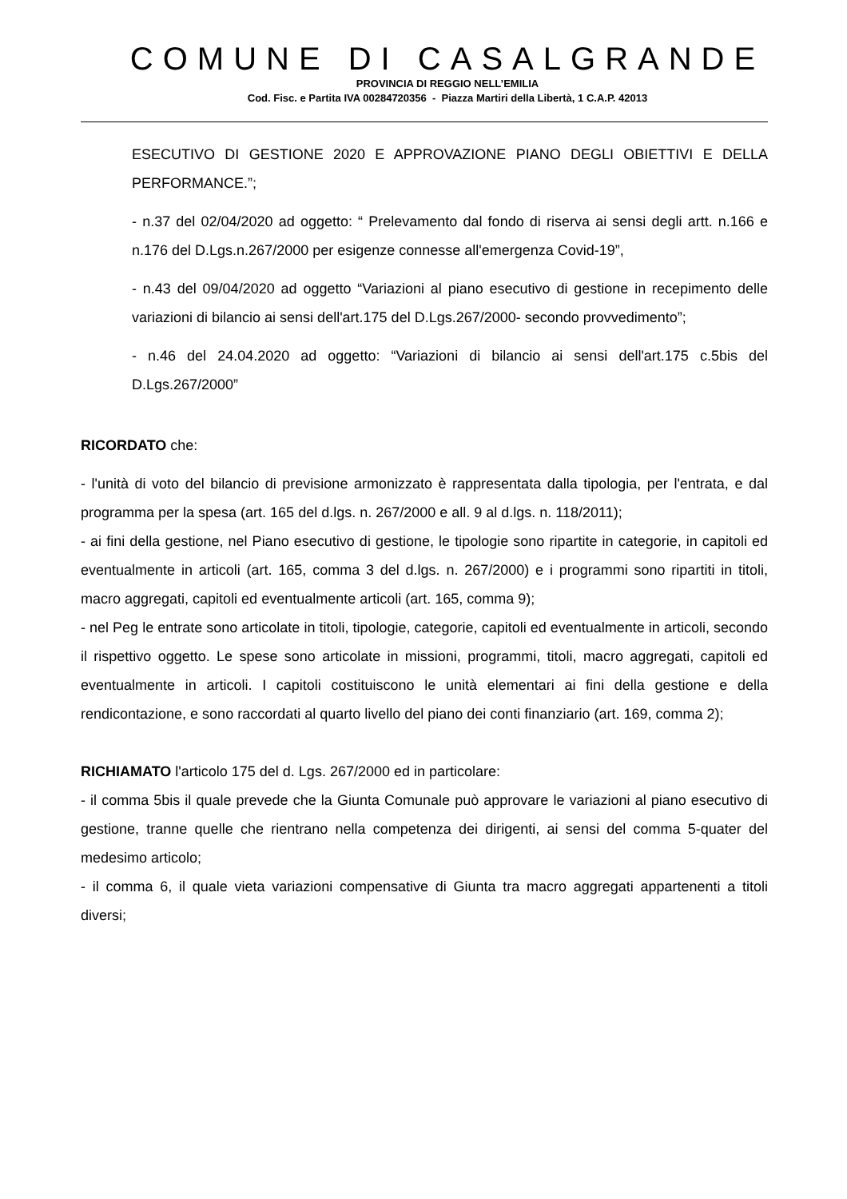COMUNE DI CASALGRANDE
PROVINCIA DI REGGIO NELL’EMILIA
Cod. Fisc. e Partita IVA 00284720356 - Piazza Martiri della Libertà, 1 C.A.P. 42013
ESECUTIVO DI GESTIONE 2020 E APPROVAZIONE PIANO DEGLI OBIETTIVI E DELLA PERFORMANCE.”;
- n.37 del 02/04/2020 ad oggetto: “ Prelevamento dal fondo di riserva ai sensi degli artt. n.166 e n.176 del D.Lgs.n.267/2000 per esigenze connesse all'emergenza Covid-19”,
- n.43 del 09/04/2020 ad oggetto “Variazioni al piano esecutivo di gestione in recepimento delle variazioni di bilancio ai sensi dell'art.175 del D.Lgs.267/2000- secondo provvedimento”;
- n.46 del 24.04.2020 ad oggetto: “Variazioni di bilancio ai sensi dell'art.175 c.5bis del D.Lgs.267/2000”
RICORDATO che:
- l'unità di voto del bilancio di previsione armonizzato è rappresentata dalla tipologia, per l'entrata, e dal programma per la spesa (art. 165 del d.lgs. n. 267/2000 e all. 9 al d.lgs. n. 118/2011);
- ai fini della gestione, nel Piano esecutivo di gestione, le tipologie sono ripartite in categorie, in capitoli ed eventualmente in articoli (art. 165, comma 3 del d.lgs. n. 267/2000) e i programmi sono ripartiti in titoli, macro aggregati, capitoli ed eventualmente articoli (art. 165, comma 9);
- nel Peg le entrate sono articolate in titoli, tipologie, categorie, capitoli ed eventualmente in articoli, secondo il rispettivo oggetto. Le spese sono articolate in missioni, programmi, titoli, macro aggregati, capitoli ed eventualmente in articoli. I capitoli costituiscono le unità elementari ai fini della gestione e della rendicontazione, e sono raccordati al quarto livello del piano dei conti finanziario (art. 169, comma 2);
RICHIAMATO l'articolo 175 del d. Lgs. 267/2000 ed in particolare:
- il comma 5bis il quale prevede che la Giunta Comunale può approvare le variazioni al piano esecutivo di gestione, tranne quelle che rientrano nella competenza dei dirigenti, ai sensi del comma 5-quater del medesimo articolo;
- il comma 6, il quale vieta variazioni compensative di Giunta tra macro aggregati appartenenti a titoli diversi;